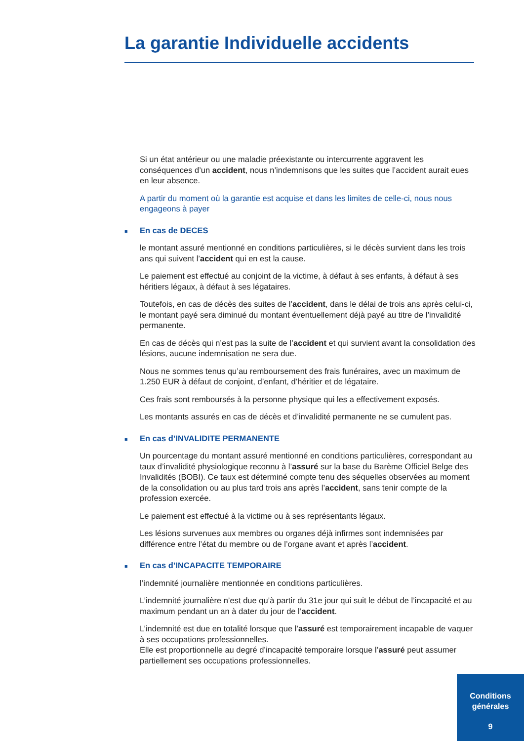La garantie Individuelle accidents
Si un état antérieur ou une maladie préexistante ou intercurrente aggravent les conséquences d’un accident, nous n’indemnisons que les suites que l’accident aurait eues en leur absence.
A partir du moment où la garantie est acquise et dans les limites de celle-ci, nous nous engageons à payer
■ En cas de DECES
le montant assuré mentionné en conditions particulières, si le décès survient dans les trois ans qui suivent l’accident qui en est la cause.
Le paiement est effectué au conjoint de la victime, à défaut à ses enfants, à défaut à ses héritiers légaux, à défaut à ses légataires.
Toutefois, en cas de décès des suites de l’accident, dans le délai de trois ans après celui-ci, le montant payé sera diminué du montant éventuellement déjà payé au titre de l’invalidité permanente.
En cas de décès qui n’est pas la suite de l’accident et qui survient avant la consolidation des lésions, aucune indemnisation ne sera due.
Nous ne sommes tenus qu’au remboursement des frais funéraires, avec un maximum de 1.250 EUR à défaut de conjoint, d’enfant, d’héritier et de légataire.
Ces frais sont remboursés à la personne physique qui les a effectivement exposés.
Les montants assurés en cas de décès et d’invalidité permanente ne se cumulent pas.
■ En cas d’INVALIDITE PERMANENTE
Un pourcentage du montant assuré mentionné en conditions particulières, correspondant au taux d’invalidité physiologique reconnu à l’assuré sur la base du Barème Officiel Belge des Invalidités (BOBI). Ce taux est déterminé compte tenu des séquelles observées au moment de la consolidation ou au plus tard trois ans après l’accident, sans tenir compte de la profession exercée.
Le paiement est effectué à la victime ou à ses représentants légaux.
Les lésions survenues aux membres ou organes déjà infirmes sont indemnisées par différence entre l’état du membre ou de l’organe avant et après l’accident.
■ En cas d’INCAPACITE TEMPORAIRE
l’indemnité journalière mentionnée en conditions particulières.
L’indemnité journalière n’est due qu’à partir du 31e jour qui suit le début de l’incapacité et au maximum pendant un an à dater du jour de l’accident.
L’indemnité est due en totalité lorsque que l’assuré est temporairement incapable de vaquer à ses occupations professionnelles.
Elle est proportionnelle au degré d’incapacité temporaire lorsque l’assuré peut assumer partiellement ses occupations professionnelles.
Conditions
générales
9